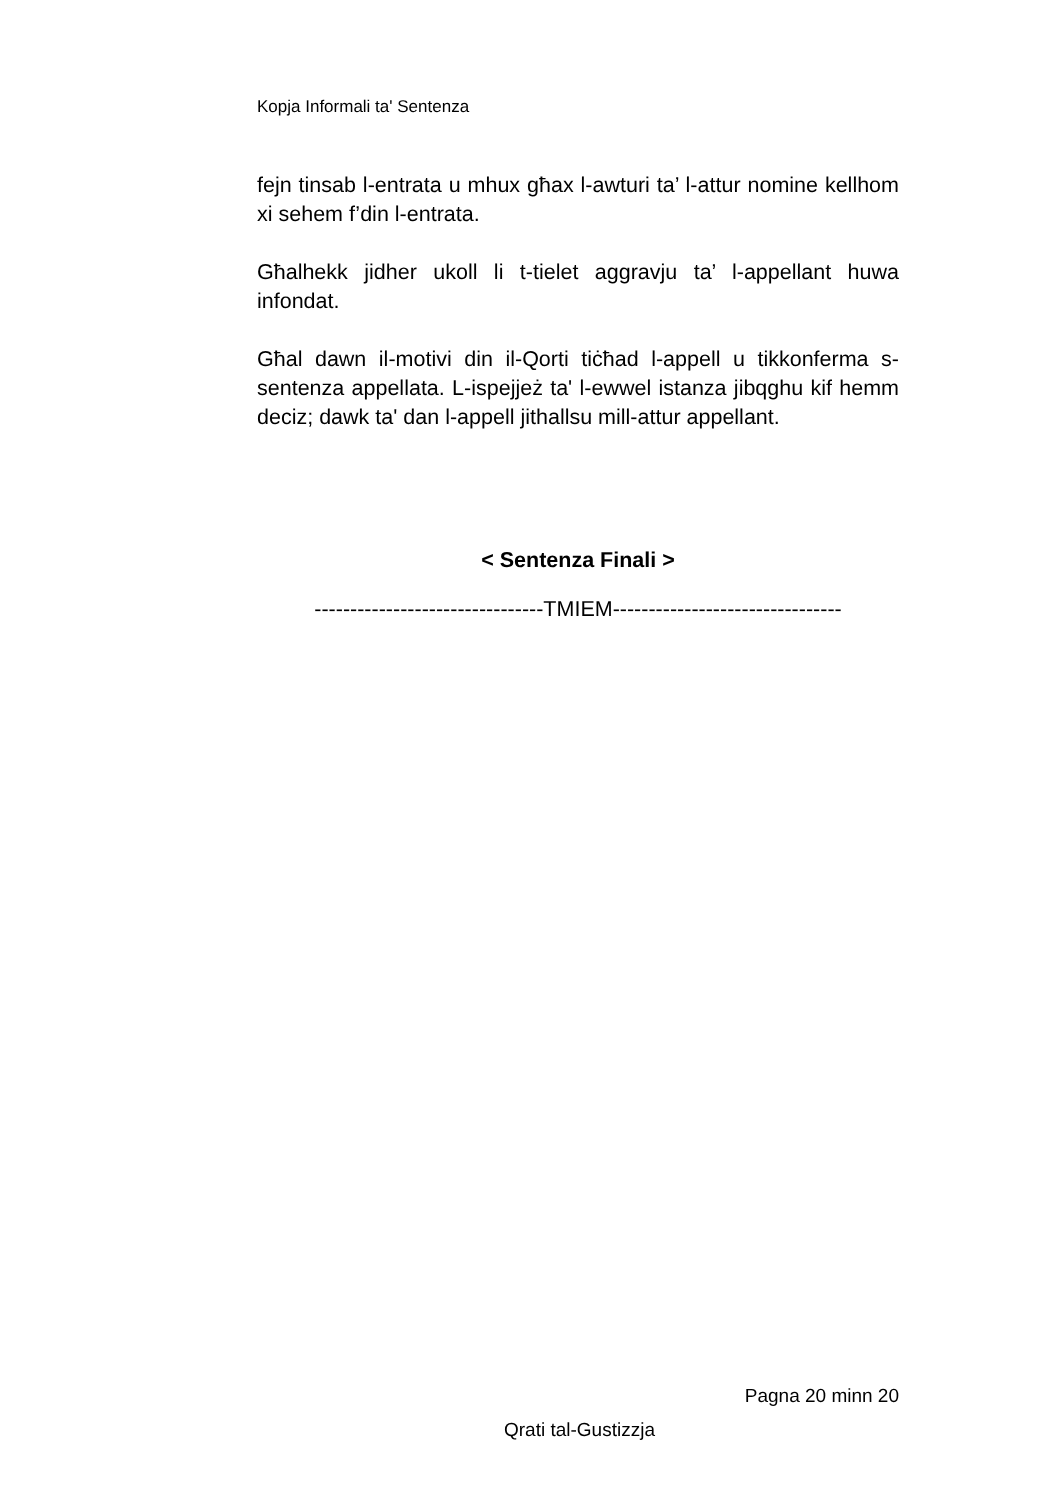Kopja Informali ta' Sentenza
fejn tinsab l-entrata u mhux għax l-awturi ta’ l-attur nomine kellhom xi sehem f’din l-entrata.
Għalhekk jidher ukoll li t-tielet aggravju ta’ l-appellant huwa infondat.
Għal dawn il-motivi din il-Qorti tiċħad l-appell u tikkonferma s-sentenza appellata. L-ispejjeż ta' l-ewwel istanza jibqghu kif hemm deciz; dawk ta' dan l-appell jithallsu mill-attur appellant.
< Sentenza Finali >
--------------------------------TMIEM--------------------------------
Pagna 20 minn 20
Qrati tal-Gustizzja